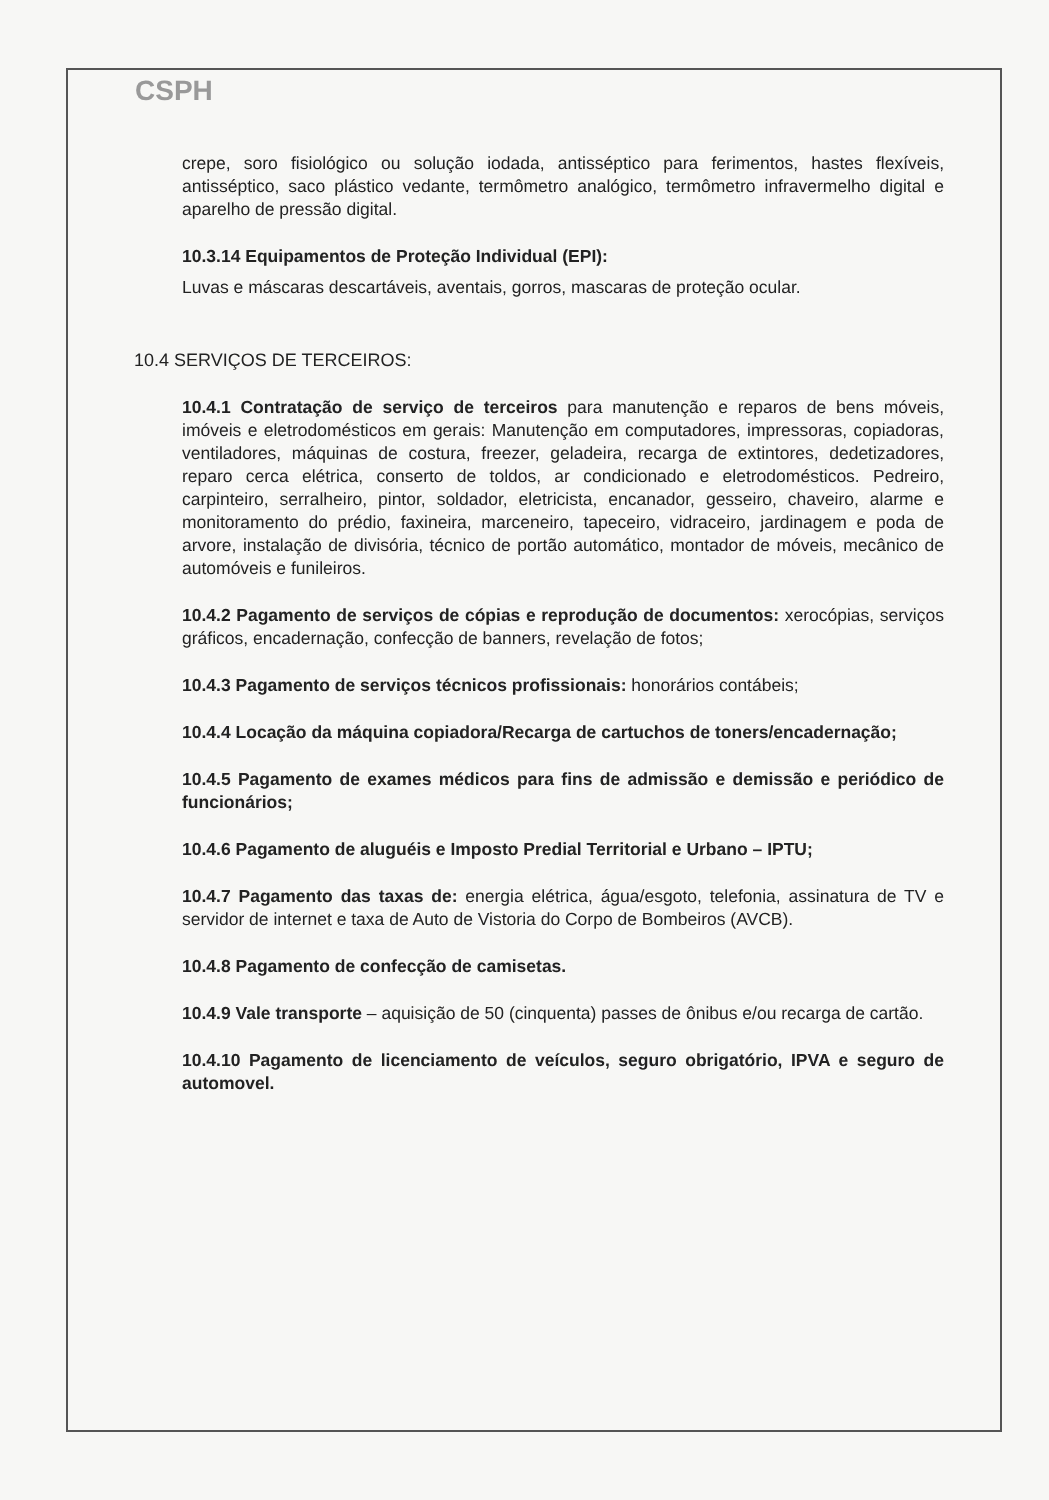CSPH
crepe, soro fisiológico ou solução iodada, antisséptico para ferimentos, hastes flexíveis, antisséptico, saco plástico vedante, termômetro analógico, termômetro infravermelho digital e aparelho de pressão digital.
10.3.14 Equipamentos de Proteção Individual (EPI):
Luvas e máscaras descartáveis, aventais, gorros, mascaras de proteção ocular.
10.4 SERVIÇOS DE TERCEIROS:
10.4.1 Contratação de serviço de terceiros para manutenção e reparos de bens móveis, imóveis e eletrodomésticos em gerais: Manutenção em computadores, impressoras, copiadoras, ventiladores, máquinas de costura, freezer, geladeira, recarga de extintores, dedetizadores, reparo cerca elétrica, conserto de toldos, ar condicionado e eletrodomésticos. Pedreiro, carpinteiro, serralheiro, pintor, soldador, eletricista, encanador, gesseiro, chaveiro, alarme e monitoramento do prédio, faxineira, marceneiro, tapeceiro, vidraceiro, jardinagem e poda de arvore, instalação de divisória, técnico de portão automático, montador de móveis, mecânico de automóveis e funileiros.
10.4.2 Pagamento de serviços de cópias e reprodução de documentos: xerocópias, serviços gráficos, encadernação, confecção de banners, revelação de fotos;
10.4.3 Pagamento de serviços técnicos profissionais: honorários contábeis;
10.4.4 Locação da máquina copiadora/Recarga de cartuchos de toners/encadernação;
10.4.5 Pagamento de exames médicos para fins de admissão e demissão e periódico de funcionários;
10.4.6 Pagamento de aluguéis e Imposto Predial Territorial e Urbano – IPTU;
10.4.7 Pagamento das taxas de: energia elétrica, água/esgoto, telefonia, assinatura de TV e servidor de internet e taxa de Auto de Vistoria do Corpo de Bombeiros (AVCB).
10.4.8 Pagamento de confecção de camisetas.
10.4.9 Vale transporte – aquisição de 50 (cinquenta) passes de ônibus e/ou recarga de cartão.
10.4.10 Pagamento de licenciamento de veículos, seguro obrigatório, IPVA e seguro de automovel.